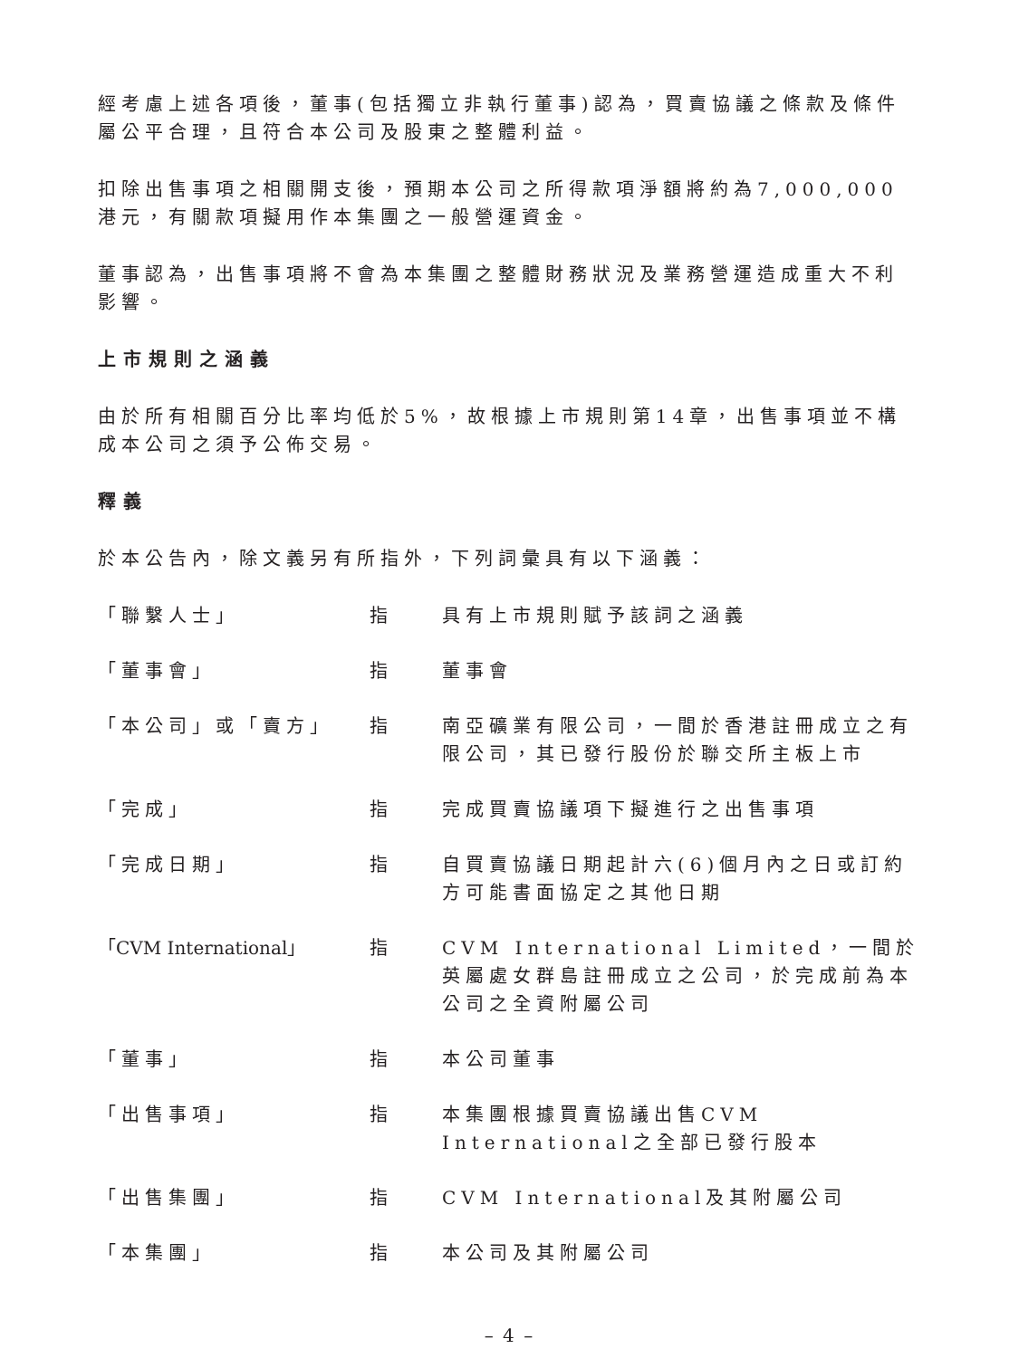經考慮上述各項後，董事(包括獨立非執行董事)認為，買賣協議之條款及條件屬公平合理，且符合本公司及股東之整體利益。
扣除出售事項之相關開支後，預期本公司之所得款項淨額將約為7,000,000港元，有關款項擬用作本集團之一般營運資金。
董事認為，出售事項將不會為本集團之整體財務狀況及業務營運造成重大不利影響。
上市規則之涵義
由於所有相關百分比率均低於5%，故根據上市規則第14章，出售事項並不構成本公司之須予公佈交易。
釋義
於本公告內，除文義另有所指外，下列詞彙具有以下涵義：
| 「聯繫人士」 | 指 | 具有上市規則賦予該詞之涵義 |
| 「董事會」 | 指 | 董事會 |
| 「本公司」或「賣方」 | 指 | 南亞礦業有限公司，一間於香港註冊成立之有限公司，其已發行股份於聯交所主板上市 |
| 「完成」 | 指 | 完成買賣協議項下擬進行之出售事項 |
| 「完成日期」 | 指 | 自買賣協議日期起計六(6)個月內之日或訂約方可能書面協定之其他日期 |
| 「CVM International」 | 指 | CVM International Limited，一間於英屬處女群島註冊成立之公司，於完成前為本公司之全資附屬公司 |
| 「董事」 | 指 | 本公司董事 |
| 「出售事項」 | 指 | 本集團根據買賣協議出售CVM International之全部已發行股本 |
| 「出售集團」 | 指 | CVM International及其附屬公司 |
| 「本集團」 | 指 | 本公司及其附屬公司 |
– 4 –